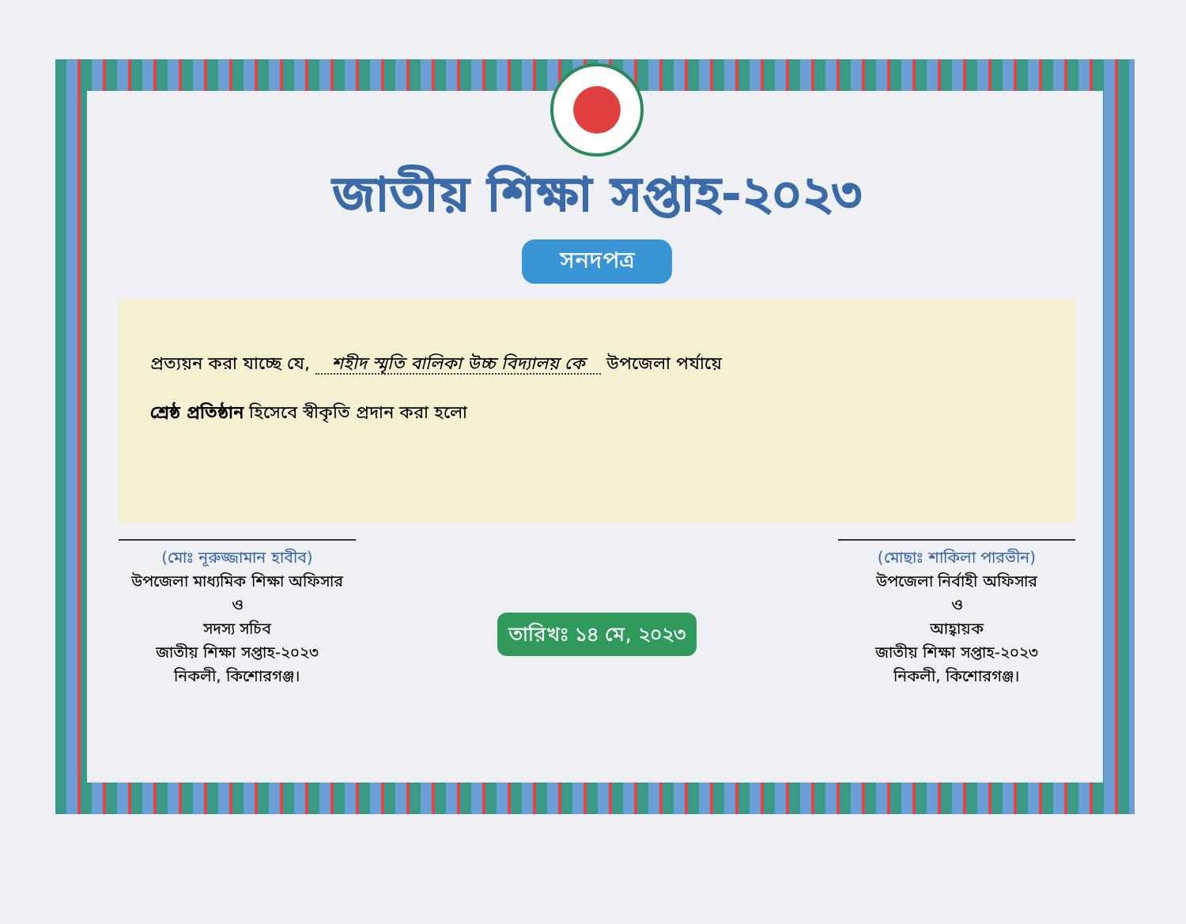জাতীয় শিক্ষা সপ্তাহ-২০২৩
সনদপত্র
প্রত্যয়ন করা যাচ্ছে যে, শহীদ স্মৃতি বালিকা উচ্চ বিদ্যালয় কে উপজেলা পর্যায়ে
শ্রেষ্ঠ প্রতিষ্ঠান হিসেবে স্বীকৃতি প্রদান করা হলো
(মোঃ নূরুজ্জামান হাবীব)
উপজেলা মাধ্যমিক শিক্ষা অফিসার
ও
সদস্য সচিব
জাতীয় শিক্ষা সপ্তাহ-২০২৩
নিকলী, কিশোরগঞ্জ।
তারিখঃ ১৪ মে, ২০২৩
(মোছাঃ শাকিলা পারভীন)
উপজেলা নির্বাহী অফিসার
ও
আহ্বায়ক
জাতীয় শিক্ষা সপ্তাহ-২০২৩
নিকলী, কিশোরগঞ্জ।